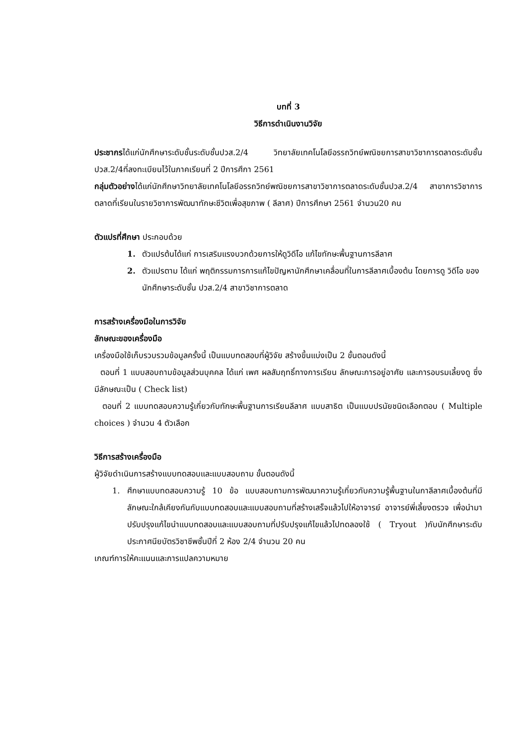บทที่ 3
วิธีการดำเนินงานวิจัย
ประชากรได้แก่นักศึกษาระดับชั้นระดับชั้นปวส.2/4 วิทยาลัยเทคโนโลยีอรรถวิทย์พณิชยการสาขาวิชาการตลาดระดับชั้นปวส.2/4ที่ลงทะเบียนไว้ในภาคเรียนที่ 2 ปีการศึกา 2561
กลุ่มตัวอย่างได้แก่นักศึกษาวิทยาลัยเทคโนโลยีอรรถวิทย์พณิชยการสาขาวิชาการตลาดระดับชั้นปวส.2/4 สาขาการวิชาการตลาดที่เรียนในรายวิชาการพัฒนาทักษะชีวิตเพื่อสุขภาพ ( ลีลาศ) ปีการศึกษา 2561 จำนวน20 คน
ตัวแปรที่ศึกษา ประกอบด้วย
1. ตัวแปรต้นได้แก่ การเสริมแรงบวกด้วยการให้ดูวิดีโอ แก้ไขทักษะพื้นฐานการลีลาศ
2. ตัวแปรตาม ได้แก่ พฤติกรรมการการแก้ไขปัญหานักศึกษาเคลื่อนที่ในการลีลาศเบื้องต้น โดยการดู วิดีโอ ของนักศึกษาระดับชั้น ปวส.2/4 สาขาวิชาการตลาด
การสร้างเครื่องมือในการวิจัย
ลักษณะของเครื่องมือ
เครื่องมือใช้เก็บรวบรวมข้อมูลครั้งนี้ เป็นแบบทดสอบที่ผู้วิจัย สร้างขึ้นแบ่งเป็น 2 ขั้นตอนดังนี้
ตอนที่ 1 แบบสอบถามข้อมูลส่วนบุคคล ได้แก่ เพศ ผลสัมฤทธิ์ทางการเรียน ลักษณะการอยู่อาศัย และการอบรมเลี้ยงดู ซึ่งมีลักษณะเป็น ( Check list)
ตอนที่ 2 แบบทดสอบความรู้เกี่ยวกับทักษะพื้นฐานการเรียนลีลาศ แบบสาธิต เป็นแบบปรนัยชนิดเลือกตอบ ( Multiple choices ) จำนวน 4 ตัวเลือก
วิธีการสร้างเครื่องมือ
ผู้วิจัยดำเนินการสร้างแบบทดสอบและแบบสอบถาม ขั้นตอนดังนี้
1. ศึกษาแบบทดสอบความรู้ 10 ข้อ แบบสอบถามการพัฒนาความรู้เกี่ยวกับความรู้พื้นฐานในกาลีลาศเบื้องต้นที่มีลักษณะใกล้เคียงกันกับแบบทดสอบและแบบสอบถามที่สร้างเสร็จแล้วไปให้อาจารย์ อาจารย์พี่เลี้ยงตรวจ เพื่อนำมาปรับปรุงแก้ไขนำแบบทดสอบและแบบสอบถามที่ปรับปรุงแก้ไขแล้วไปทดลองใช้ ( Tryout )กับนักศึกษาระดับประกาศนียบัตรวิชาชีพชั้นปีที่ 2 ห้อง 2/4 จำนวน 20 คน
เกณฑ์การให้คะแนนและการแปลความหมาย